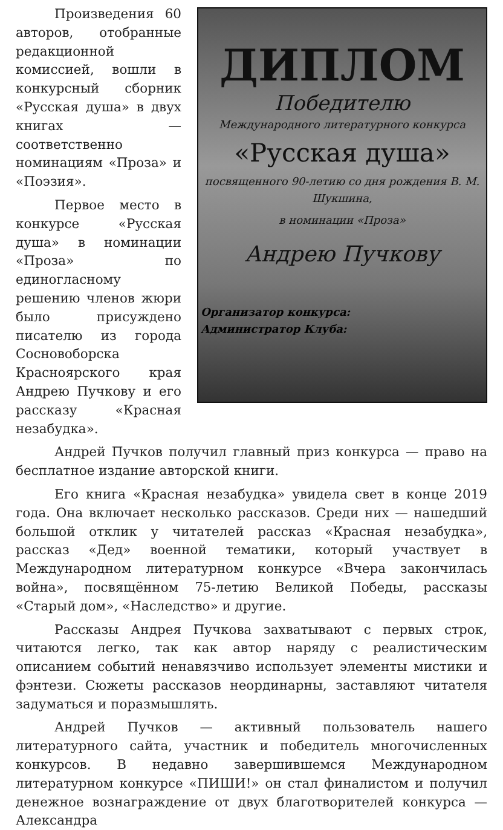ДИПЛОМ
Победителю
Международного литературного конкурса
«Русская душа»
посвященного 90-летию со дня рождения В. М. Шукшина,
в номинации «Проза»
Андрею Пучкову
Организатор конкурса:
Администратор Клуба:
Произведения 60 авторов, отобранные редакционной комиссией, вошли в конкурсный сборник «Русская душа» в двух книгах — соответственно номинациям «Проза» и «Поэзия».
Первое место в конкурсе «Русская душа» в номинации «Проза» по единогласному решению членов жюри было присуждено писателю из города Сосновоборска Красноярского края Андрею Пучкову и его рассказу «Красная незабудка».
Андрей Пучков получил главный приз конкурса — право на бесплатное издание авторской книги.
Его книга «Красная незабудка» увидела свет в конце 2019 года. Она включает несколько рассказов. Среди них — нашедший большой отклик у читателей рассказ «Красная незабудка», рассказ «Дед» военной тематики, который участвует в Международном литературном конкурсе «Вчера закончилась война», посвящённом 75-летию Великой Победы, рассказы «Старый дом», «Наследство» и другие.
Рассказы Андрея Пучкова захватывают с первых строк, читаются легко, так как автор наряду с реалистическим описанием событий ненавязчиво использует элементы мистики и фэнтези. Сюжеты рассказов неординарны, заставляют читателя задуматься и поразмышлять.
Андрей Пучков — активный пользователь нашего литературного сайта, участник и победитель многочисленных конкурсов. В недавно завершившемся Международном литературном конкурсе «ПИШИ!» он стал финалистом и получил денежное вознаграждение от двух благотворителей конкурса — Александра